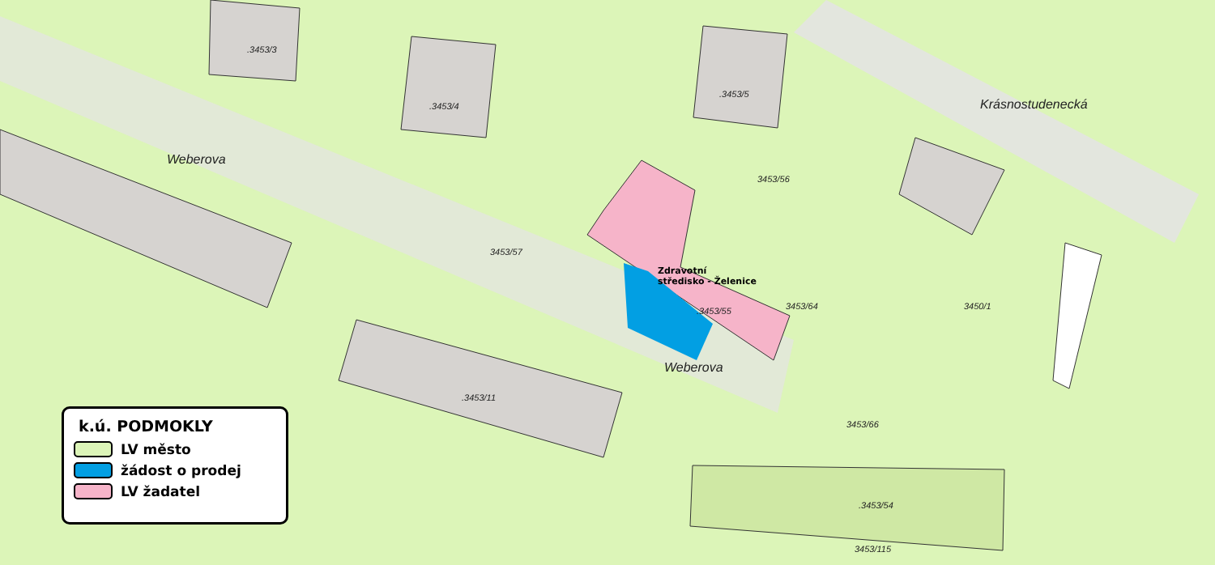Weberova
Weberova
Krásnostudenecká
.3453/3
.3453/4
.3453/5
3453/56
3453/57
.3453/55 3453/64 3450/1
.3453/11
.3453/54
3453/115
3453/66
Zdravotní
středisko - Želenice
k.ú. PODMOKLY
LV město
žádost o prodej
LV žadatel